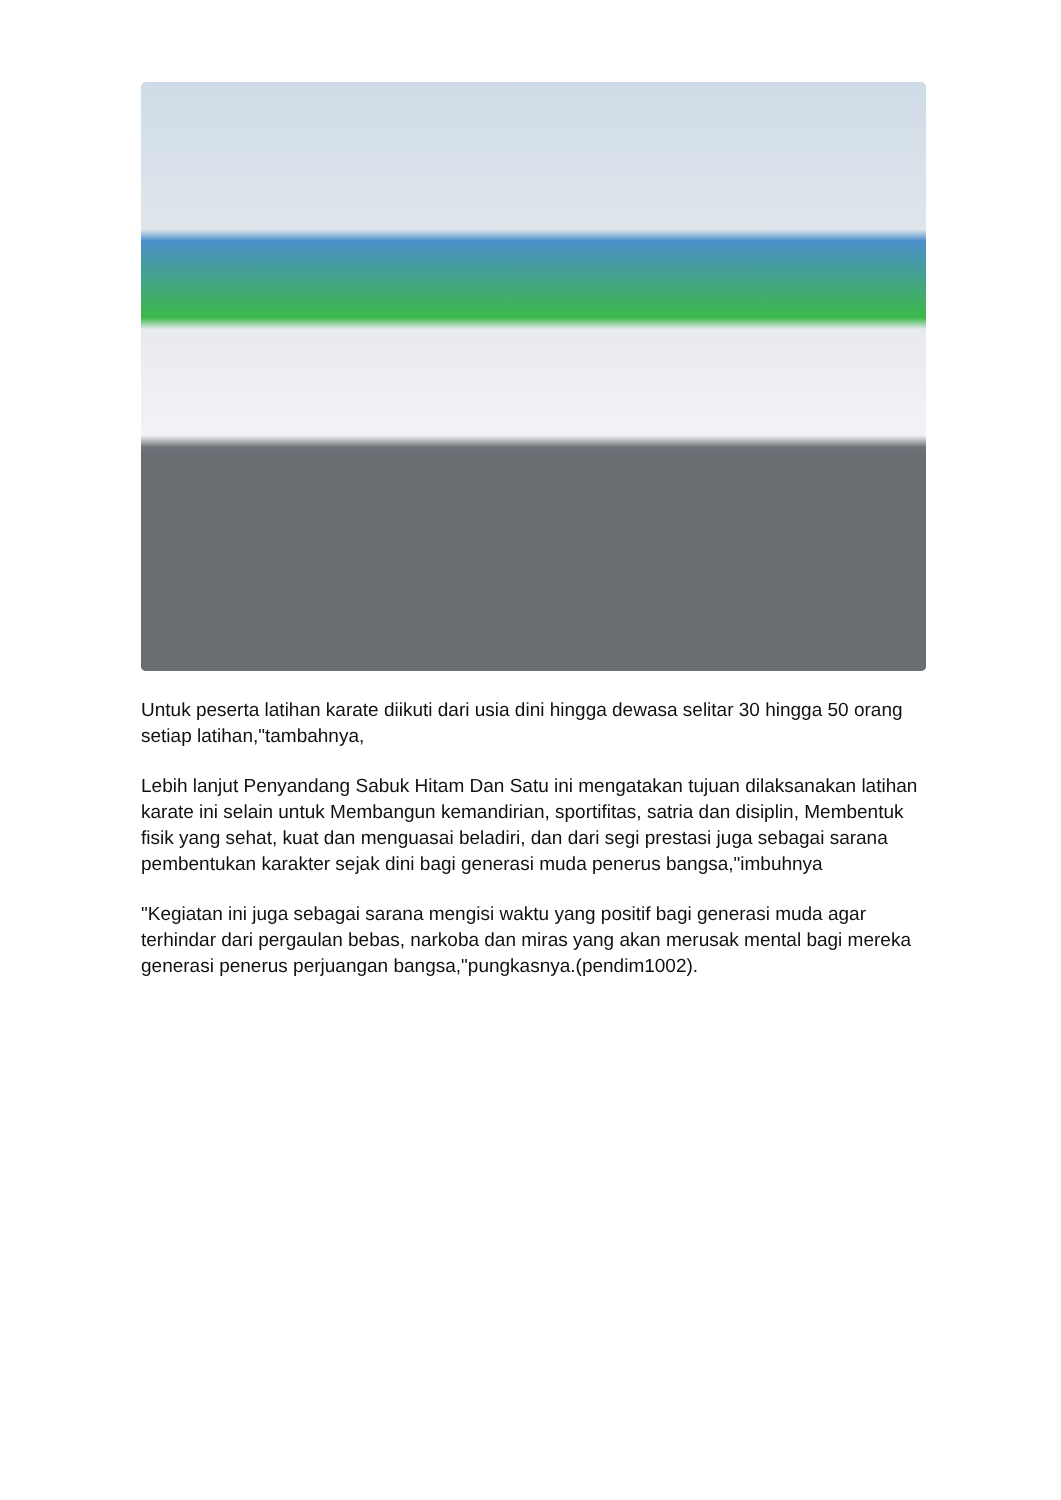Untuk peserta latihan karate diikuti dari usia dini hingga dewasa selitar 30 hingga 50 orang setiap latihan,"tambahnya,
Lebih lanjut Penyandang Sabuk Hitam Dan Satu ini mengatakan tujuan dilaksanakan latihan karate ini selain untuk Membangun kemandirian, sportifitas, satria dan disiplin, Membentuk fisik yang sehat, kuat dan menguasai beladiri, dan dari segi prestasi juga sebagai sarana pembentukan karakter sejak dini bagi generasi muda penerus bangsa,"imbuhnya
"Kegiatan ini juga sebagai sarana mengisi waktu yang positif bagi generasi muda agar terhindar dari pergaulan bebas, narkoba dan miras yang akan merusak mental bagi mereka generasi penerus perjuangan bangsa,"pungkasnya.(pendim1002).